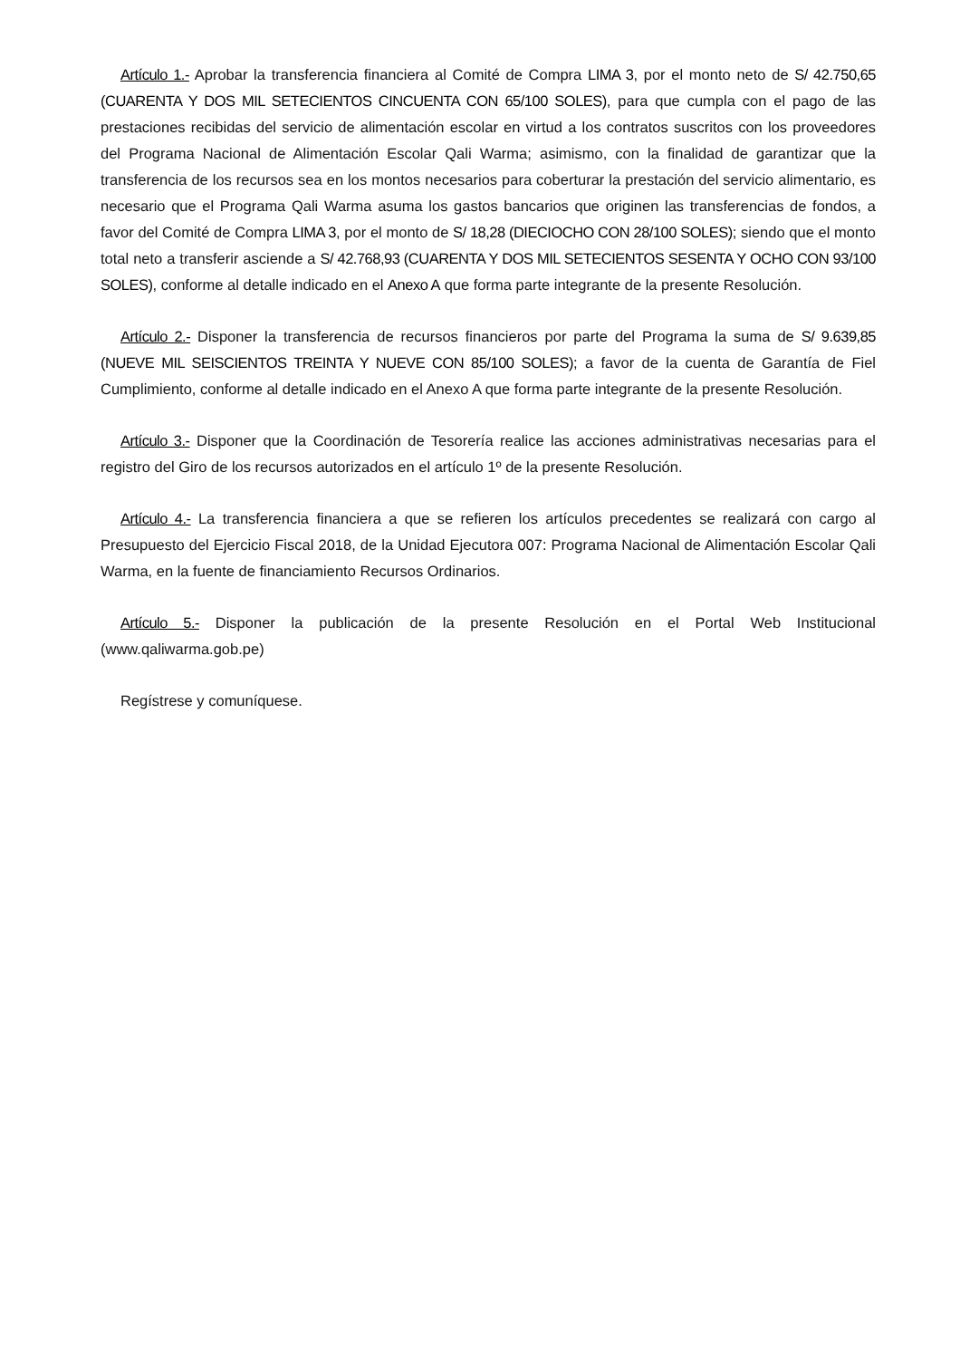Artículo 1.- Aprobar la transferencia financiera al Comité de Compra LIMA 3, por el monto neto de S/ 42.750,65 (CUARENTA Y DOS MIL SETECIENTOS CINCUENTA CON 65/100 SOLES), para que cumpla con el pago de las prestaciones recibidas del servicio de alimentación escolar en virtud a los contratos suscritos con los proveedores del Programa Nacional de Alimentación Escolar Qali Warma; asimismo, con la finalidad de garantizar que la transferencia de los recursos sea en los montos necesarios para coberturar la prestación del servicio alimentario, es necesario que el Programa Qali Warma asuma los gastos bancarios que originen las transferencias de fondos, a favor del Comité de Compra LIMA 3, por el monto de S/ 18,28 (DIECIOCHO CON 28/100 SOLES); siendo que el monto total neto a transferir asciende a S/ 42.768,93 (CUARENTA Y DOS MIL SETECIENTOS SESENTA Y OCHO CON 93/100 SOLES), conforme al detalle indicado en el Anexo A que forma parte integrante de la presente Resolución.
Artículo 2.- Disponer la transferencia de recursos financieros por parte del Programa la suma de S/ 9.639,85 (NUEVE MIL SEISCIENTOS TREINTA Y NUEVE CON 85/100 SOLES); a favor de la cuenta de Garantía de Fiel Cumplimiento, conforme al detalle indicado en el Anexo A que forma parte integrante de la presente Resolución.
Artículo 3.- Disponer que la Coordinación de Tesorería realice las acciones administrativas necesarias para el registro del Giro de los recursos autorizados en el artículo 1º de la presente Resolución.
Artículo 4.- La transferencia financiera a que se refieren los artículos precedentes se realizará con cargo al Presupuesto del Ejercicio Fiscal 2018, de la Unidad Ejecutora 007: Programa Nacional de Alimentación Escolar Qali Warma, en la fuente de financiamiento Recursos Ordinarios.
Artículo 5.- Disponer la publicación de la presente Resolución en el Portal Web Institucional (www.qaliwarma.gob.pe)
Regístrese y comuníquese.